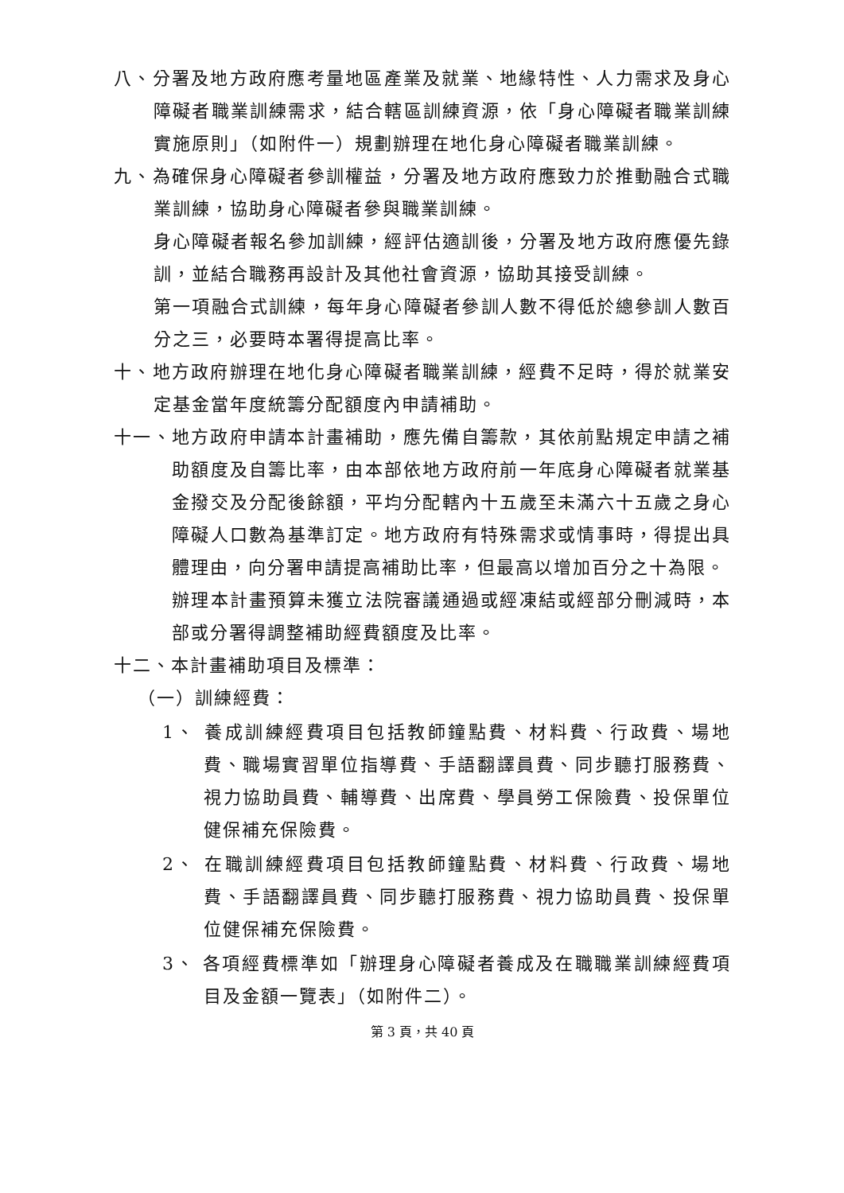八、分署及地方政府應考量地區產業及就業、地緣特性、人力需求及身心障礙者職業訓練需求，結合轄區訓練資源，依「身心障礙者職業訓練實施原則」（如附件一）規劃辦理在地化身心障礙者職業訓練。
九、為確保身心障礙者參訓權益，分署及地方政府應致力於推動融合式職業訓練，協助身心障礙者參與職業訓練。
身心障礙者報名參加訓練，經評估適訓後，分署及地方政府應優先錄訓，並結合職務再設計及其他社會資源，協助其接受訓練。
第一項融合式訓練，每年身心障礙者參訓人數不得低於總參訓人數百分之三，必要時本署得提高比率。
十、地方政府辦理在地化身心障礙者職業訓練，經費不足時，得於就業安定基金當年度統籌分配額度內申請補助。
十一、地方政府申請本計畫補助，應先備自籌款，其依前點規定申請之補助額度及自籌比率，由本部依地方政府前一年底身心障礙者就業基金撥交及分配後餘額，平均分配轄內十五歲至未滿六十五歲之身心障礙人口數為基準訂定。地方政府有特殊需求或情事時，得提出具體理由，向分署申請提高補助比率，但最高以增加百分之十為限。
辦理本計畫預算未獲立法院審議通過或經凍結或經部分刪減時，本部或分署得調整補助經費額度及比率。
十二、本計畫補助項目及標準：
（一）訓練經費：
1、 養成訓練經費項目包括教師鐘點費、材料費、行政費、場地費、職場實習單位指導費、手語翻譯員費、同步聽打服務費、視力協助員費、輔導費、出席費、學員勞工保險費、投保單位健保補充保險費。
2、 在職訓練經費項目包括教師鐘點費、材料費、行政費、場地費、手語翻譯員費、同步聽打服務費、視力協助員費、投保單位健保補充保險費。
3、 各項經費標準如「辦理身心障礙者養成及在職職業訓練經費項目及金額一覽表」（如附件二）。
第 3 頁，共 40 頁